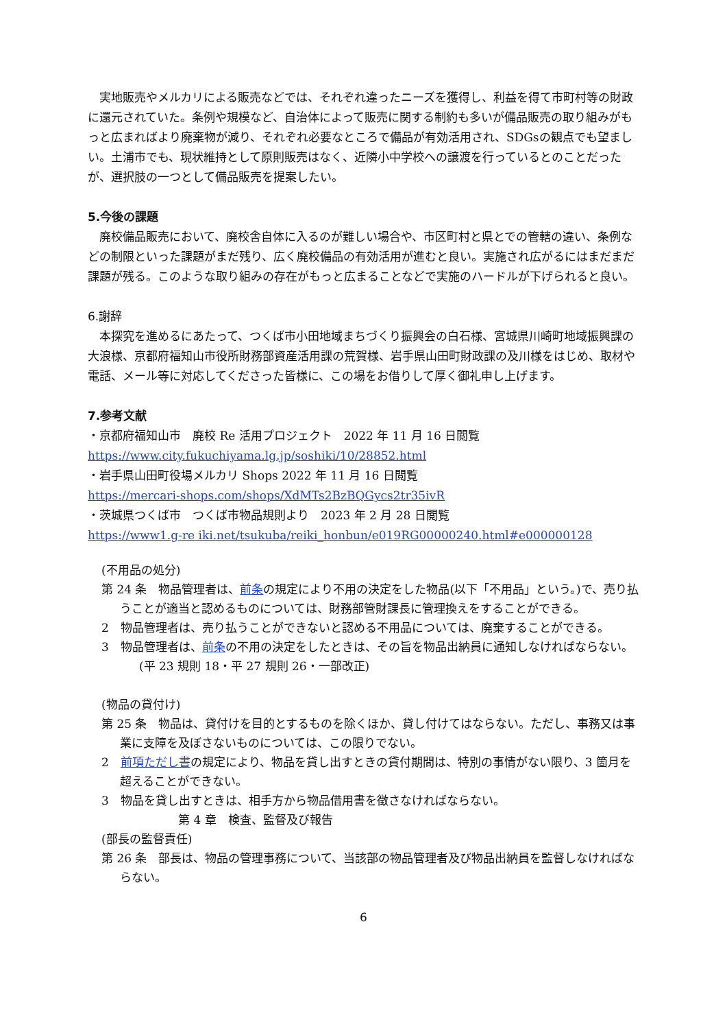実地販売やメルカリによる販売などでは、それぞれ違ったニーズを獲得し、利益を得て市町村等の財政に還元されていた。条例や規模など、自治体によって販売に関する制約も多いが備品販売の取り組みがもっと広まればより廃棄物が減り、それぞれ必要なところで備品が有効活用され、SDGsの観点でも望ましい。土浦市でも、現状維持として原則販売はなく、近隣小中学校への譲渡を行っているとのことだったが、選択肢の一つとして備品販売を提案したい。
5.今後の課題
廃校備品販売において、廃校舎自体に入るのが難しい場合や、市区町村と県とでの管轄の違い、条例などの制限といった課題がまだ残り、広く廃校備品の有効活用が進むと良い。実施され広がるにはまだまだ課題が残る。このような取り組みの存在がもっと広まることなどで実施のハードルが下げられると良い。
6.謝辞
本探究を進めるにあたって、つくば市小田地域まちづくり振興会の白石様、宮城県川崎町地域振興課の大浪様、京都府福知山市役所財務部資産活用課の荒賀様、岩手県山田町財政課の及川様をはじめ、取材や電話、メール等に対応してくださった皆様に、この場をお借りして厚く御礼申し上げます。
7.参考文献
・京都府福知山市　廃校 Re 活用プロジェクト　2022 年 11 月 16 日閲覧
https://www.city.fukuchiyama.lg.jp/soshiki/10/28852.html
・岩手県山田町役場メルカリ Shops 2022 年 11 月 16 日閲覧
https://mercari-shops.com/shops/XdMTs2BzBQGycs2tr35ivR
・茨城県つくば市　つくば市物品規則より　2023 年 2 月 28 日閲覧
https://www1.g-re iki.net/tsukuba/reiki_honbun/e019RG00000240.html#e000000128
(不用品の処分)
第 24 条　物品管理者は、前条の規定により不用の決定をした物品(以下「不用品」という。)で、売り払うことが適当と認めるものについては、財務部管財課長に管理換えをすることができる。
2　物品管理者は、売り払うことができないと認める不用品については、廃棄することができる。
3　物品管理者は、前条の不用の決定をしたときは、その旨を物品出納員に通知しなければならない。
(平 23 規則 18・平 27 規則 26・一部改正)
(物品の貸付け)
第 25 条　物品は、貸付けを目的とするものを除くほか、貸し付けてはならない。ただし、事務又は事業に支障を及ぼさないものについては、この限りでない。
2　前項ただし書の規定により、物品を貸し出すときの貸付期間は、特別の事情がない限り、3 箇月を超えることができない。
3　物品を貸し出すときは、相手方から物品借用書を徴さなければならない。
第 4 章　検査、監督及び報告
(部長の監督責任)
第 26 条　部長は、物品の管理事務について、当該部の物品管理者及び物品出納員を監督しなければならない。
6